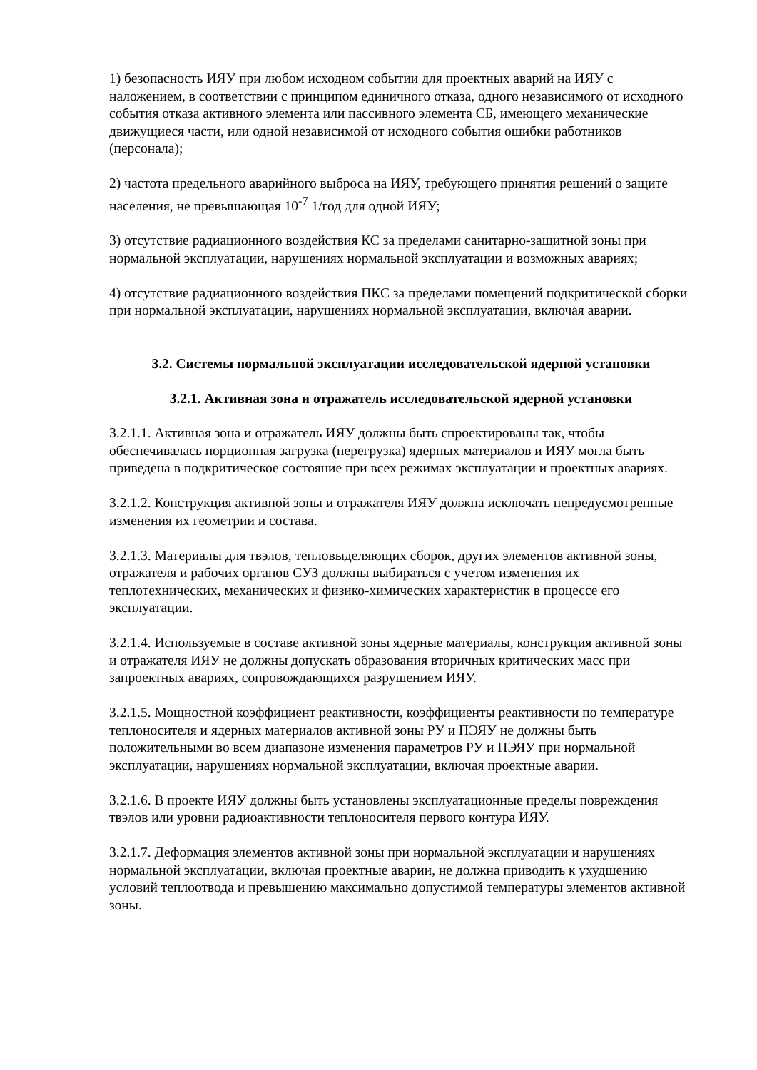1) безопасность ИЯУ при любом исходном событии для проектных аварий на ИЯУ с наложением, в соответствии с принципом единичного отказа, одного независимого от исходного события отказа активного элемента или пассивного элемента СБ, имеющего механические движущиеся части, или одной независимой от исходного события ошибки работников (персонала);
2) частота предельного аварийного выброса на ИЯУ, требующего принятия решений о защите населения, не превышающая 10<sup>-7</sup> 1/год для одной ИЯУ;
3) отсутствие радиационного воздействия КС за пределами санитарно-защитной зоны при нормальной эксплуатации, нарушениях нормальной эксплуатации и возможных авариях;
4) отсутствие радиационного воздействия ПКС за пределами помещений подкритической сборки при нормальной эксплуатации, нарушениях нормальной эксплуатации, включая аварии.
3.2. Системы нормальной эксплуатации исследовательской ядерной установки
3.2.1. Активная зона и отражатель исследовательской ядерной установки
3.2.1.1. Активная зона и отражатель ИЯУ должны быть спроектированы так, чтобы обеспечивалась порционная загрузка (перегрузка) ядерных материалов и ИЯУ могла быть приведена в подкритическое состояние при всех режимах эксплуатации и проектных авариях.
3.2.1.2. Конструкция активной зоны и отражателя ИЯУ должна исключать непредусмотренные изменения их геометрии и состава.
3.2.1.3. Материалы для твэлов, тепловыделяющих сборок, других элементов активной зоны, отражателя и рабочих органов СУЗ должны выбираться с учетом изменения их теплотехнических, механических и физико-химических характеристик в процессе его эксплуатации.
3.2.1.4. Используемые в составе активной зоны ядерные материалы, конструкция активной зоны и отражателя ИЯУ не должны допускать образования вторичных критических масс при запроектных авариях, сопровождающихся разрушением ИЯУ.
3.2.1.5. Мощностной коэффициент реактивности, коэффициенты реактивности по температуре теплоносителя и ядерных материалов активной зоны РУ и ПЭЯУ не должны быть положительными во всем диапазоне изменения параметров РУ и ПЭЯУ при нормальной эксплуатации, нарушениях нормальной эксплуатации, включая проектные аварии.
3.2.1.6. В проекте ИЯУ должны быть установлены эксплуатационные пределы повреждения твэлов или уровни радиоактивности теплоносителя первого контура ИЯУ.
3.2.1.7. Деформация элементов активной зоны при нормальной эксплуатации и нарушениях нормальной эксплуатации, включая проектные аварии, не должна приводить к ухудшению условий теплоотвода и превышению максимально допустимой температуры элементов активной зоны.